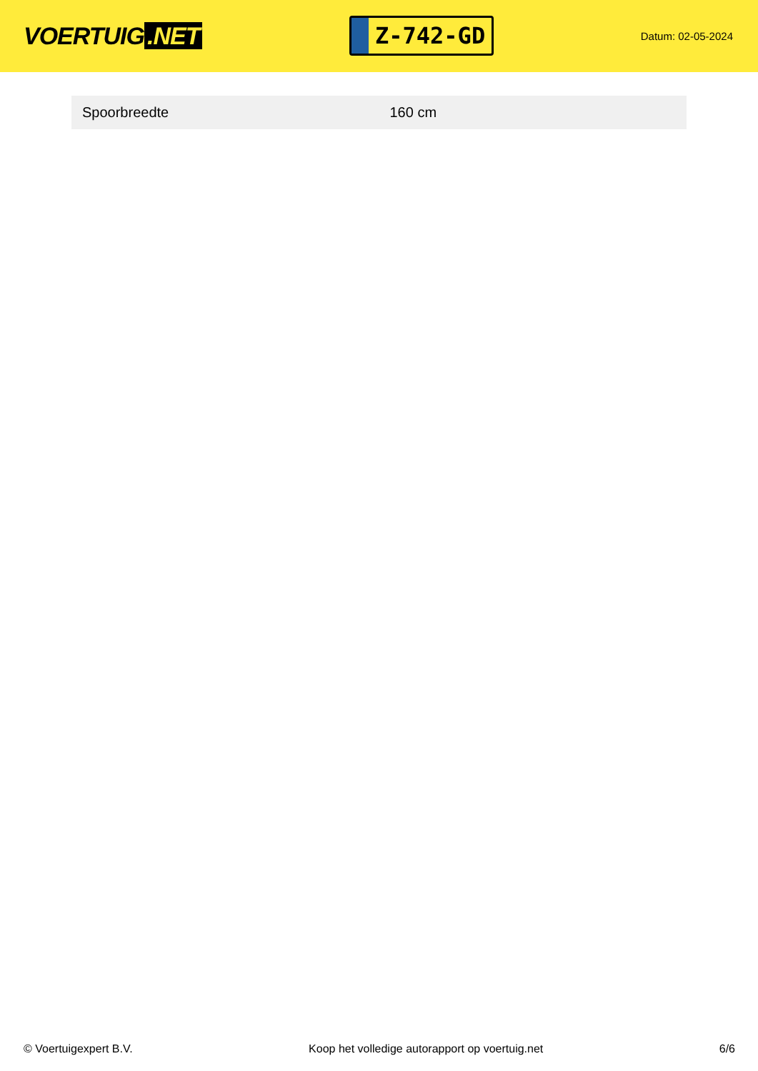VOERTUIG.NET
Z-742-GD
Datum: 02-05-2024
| Spoorbreedte | 160 cm |
© Voertuigexpert B.V. Koop het volledige autorapport op voertuig.net 6/6